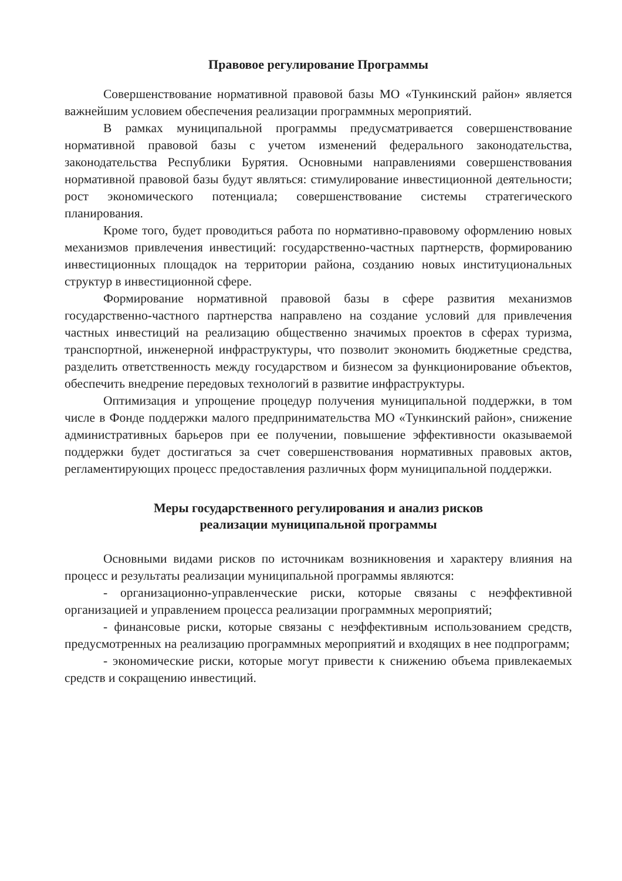Правовое регулирование Программы
Совершенствование нормативной правовой базы МО «Тункинский район» является важнейшим условием обеспечения реализации программных мероприятий.
В рамках муниципальной программы предусматривается совершенствование нормативной правовой базы с учетом изменений федерального законодательства, законодательства Республики Бурятия. Основными направлениями совершенствования нормативной правовой базы будут являться: стимулирование инвестиционной деятельности; рост экономического потенциала; совершенствование системы стратегического планирования.
Кроме того, будет проводиться работа по нормативно-правовому оформлению новых механизмов привлечения инвестиций: государственно-частных партнерств, формированию инвестиционных площадок на территории района, созданию новых институциональных структур в инвестиционной сфере.
Формирование нормативной правовой базы в сфере развития механизмов государственно-частного партнерства направлено на создание условий для привлечения частных инвестиций на реализацию общественно значимых проектов в сферах туризма, транспортной, инженерной инфраструктуры, что позволит экономить бюджетные средства, разделить ответственность между государством и бизнесом за функционирование объектов, обеспечить внедрение передовых технологий в развитие инфраструктуры.
Оптимизация и упрощение процедур получения муниципальной поддержки, в том числе в Фонде поддержки малого предпринимательства МО «Тункинский район», снижение административных барьеров при ее получении, повышение эффективности оказываемой поддержки будет достигаться за счет совершенствования нормативных правовых актов, регламентирующих процесс предоставления различных форм муниципальной поддержки.
Меры государственного регулирования и анализ рисков
реализации муниципальной программы
Основными видами рисков по источникам возникновения и характеру влияния на процесс и результаты реализации муниципальной программы являются:
- организационно-управленческие риски, которые связаны с неэффективной организацией и управлением процесса реализации программных мероприятий;
- финансовые риски, которые связаны с неэффективным использованием средств, предусмотренных на реализацию программных мероприятий и входящих в нее подпрограмм;
- экономические риски, которые могут привести к снижению объема привлекаемых средств и сокращению инвестиций.